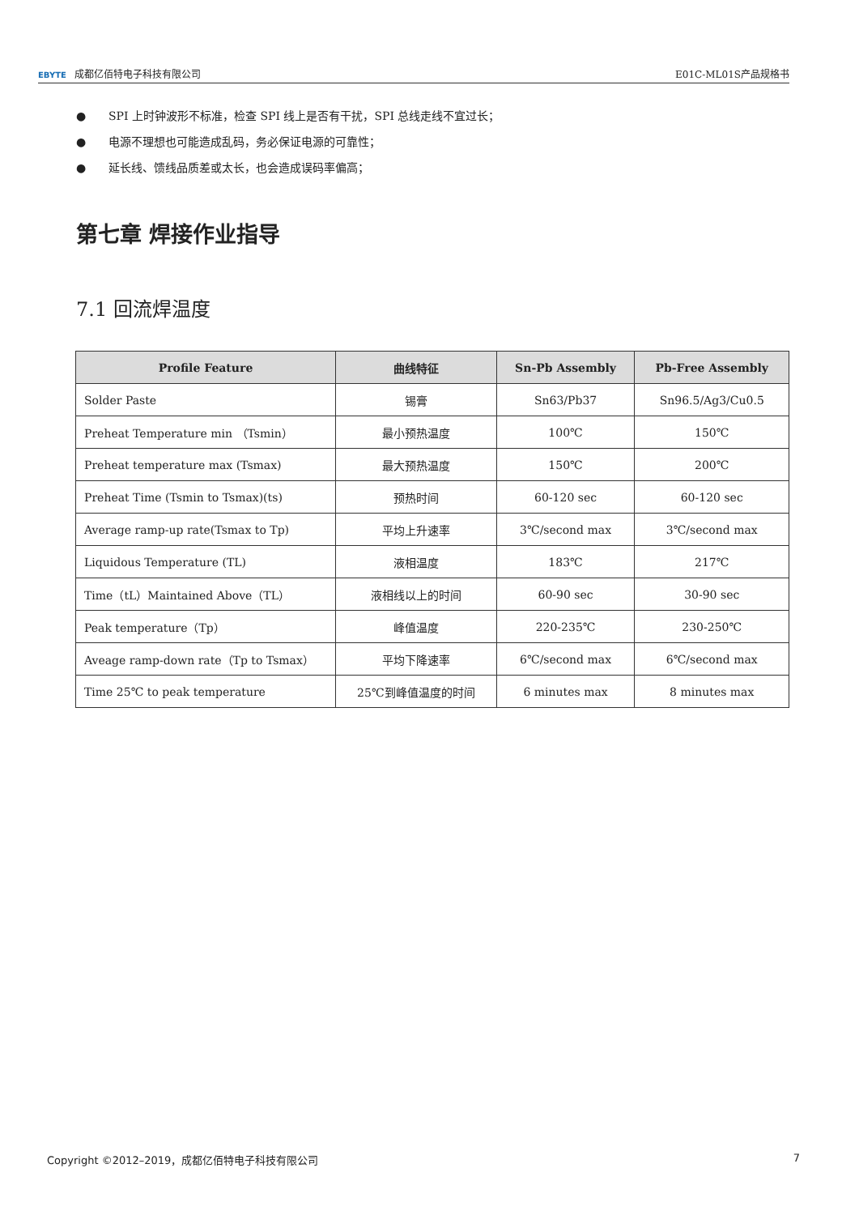EBYTE 成都亿佰特电子科技有限公司
E01C-ML01S产品规格书
● SPI 上时钟波形不标准，检查 SPI 线上是否有干扰，SPI 总线走线不宜过长；
● 电源不理想也可能造成乱码，务必保证电源的可靠性；
● 延长线、馈线品质差或太长，也会造成误码率偏高；
第七章 焊接作业指导
7.1 回流焊温度
| Profile Feature | 曲线特征 | Sn-Pb Assembly | Pb-Free Assembly |
| --- | --- | --- | --- |
| Solder Paste | 锡膏 | Sn63/Pb37 | Sn96.5/Ag3/Cu0.5 |
| Preheat Temperature min （Tsmin） | 最小预热温度 | 100℃ | 150℃ |
| Preheat temperature max (Tsmax) | 最大预热温度 | 150℃ | 200℃ |
| Preheat Time (Tsmin to Tsmax)(ts) | 预热时间 | 60-120 sec | 60-120 sec |
| Average ramp-up rate(Tsmax to Tp) | 平均上升速率 | 3℃/second max | 3℃/second max |
| Liquidous Temperature (TL) | 液相温度 | 183℃ | 217℃ |
| Time（tL）Maintained Above（TL） | 液相线以上的时间 | 60-90 sec | 30-90 sec |
| Peak temperature（Tp） | 峰值温度 | 220-235℃ | 230-250℃ |
| Aveage ramp-down rate（Tp to Tsmax） | 平均下降速率 | 6℃/second max | 6℃/second max |
| Time 25℃ to peak temperature | 25℃到峰值温度的时间 | 6 minutes max | 8 minutes max |
Copyright ©2012–2019，成都亿佰特电子科技有限公司
7